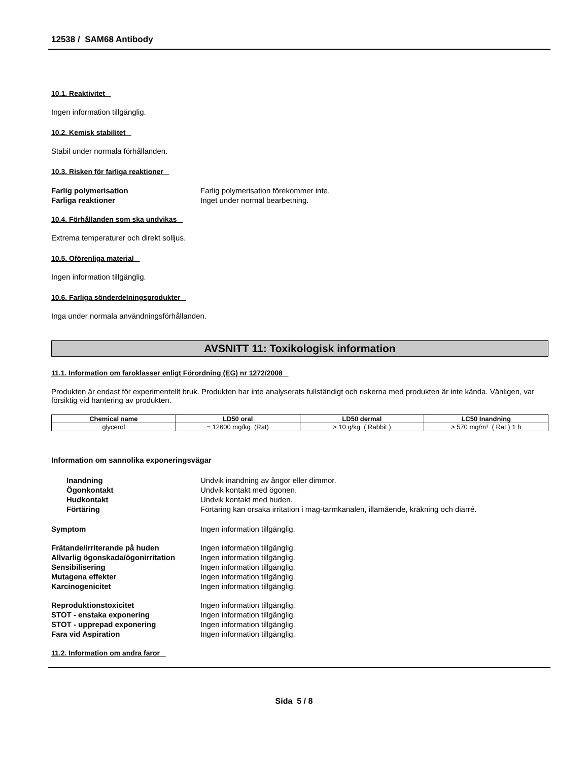12538 / SAM68 Antibody
10.1. Reaktivitet
Ingen information tillgänglig.
10.2. Kemisk stabilitet
Stabil under normala förhållanden.
10.3. Risken för farliga reaktioner
Farlig polymerisation Farlig polymerisation förekommer inte.
Farliga reaktioner Inget under normal bearbetning.
10.4. Förhållanden som ska undvikas
Extrema temperaturer och direkt solljus.
10.5. Oförenliga material
Ingen information tillgänglig.
10.6. Farliga sönderdelningsprodukter
Inga under normala användningsförhållanden.
AVSNITT 11: Toxikologisk information
11.1. Information om faroklasser enligt Förordning (EG) nr 1272/2008
Produkten är endast för experimentellt bruk. Produkten har inte analyserats fullständigt och riskerna med produkten är inte kända. Vänligen, var försiktig vid hantering av produkten.
| Chemical name | LD50 oral | LD50 dermal | LC50 Inandning |
| --- | --- | --- | --- |
| glycerol | = 12600 mg/kg (Rat) | > 10 g/kg ( Rabbit ) | > 570 mg/m³ ( Rat ) 1 h |
Information om sannolika exponeringsvägar
Inandning Undvik inandning av ångor eller dimmor.
Ögonkontakt Undvik kontakt med ögonen.
Hudkontakt Undvik kontakt med huden.
Förtäring Förtäring kan orsaka irritation i mag-tarmkanalen, illamående, kräkning och diarré.
Symptom Ingen information tillgänglig.
Frätande/irriterande på huden Ingen information tillgänglig.
Allvarlig ögonskada/ögonirritation Ingen information tillgänglig.
Sensibilisering Ingen information tillgänglig.
Mutagena effekter Ingen information tillgänglig.
Karcinogenicitet Ingen information tillgänglig.
Reproduktionstoxicitet Ingen information tillgänglig.
STOT - enstaka exponering Ingen information tillgänglig.
STOT - upprepad exponering Ingen information tillgänglig.
Fara vid Aspiration Ingen information tillgänglig.
11.2. Information om andra faror
Sida 5 / 8